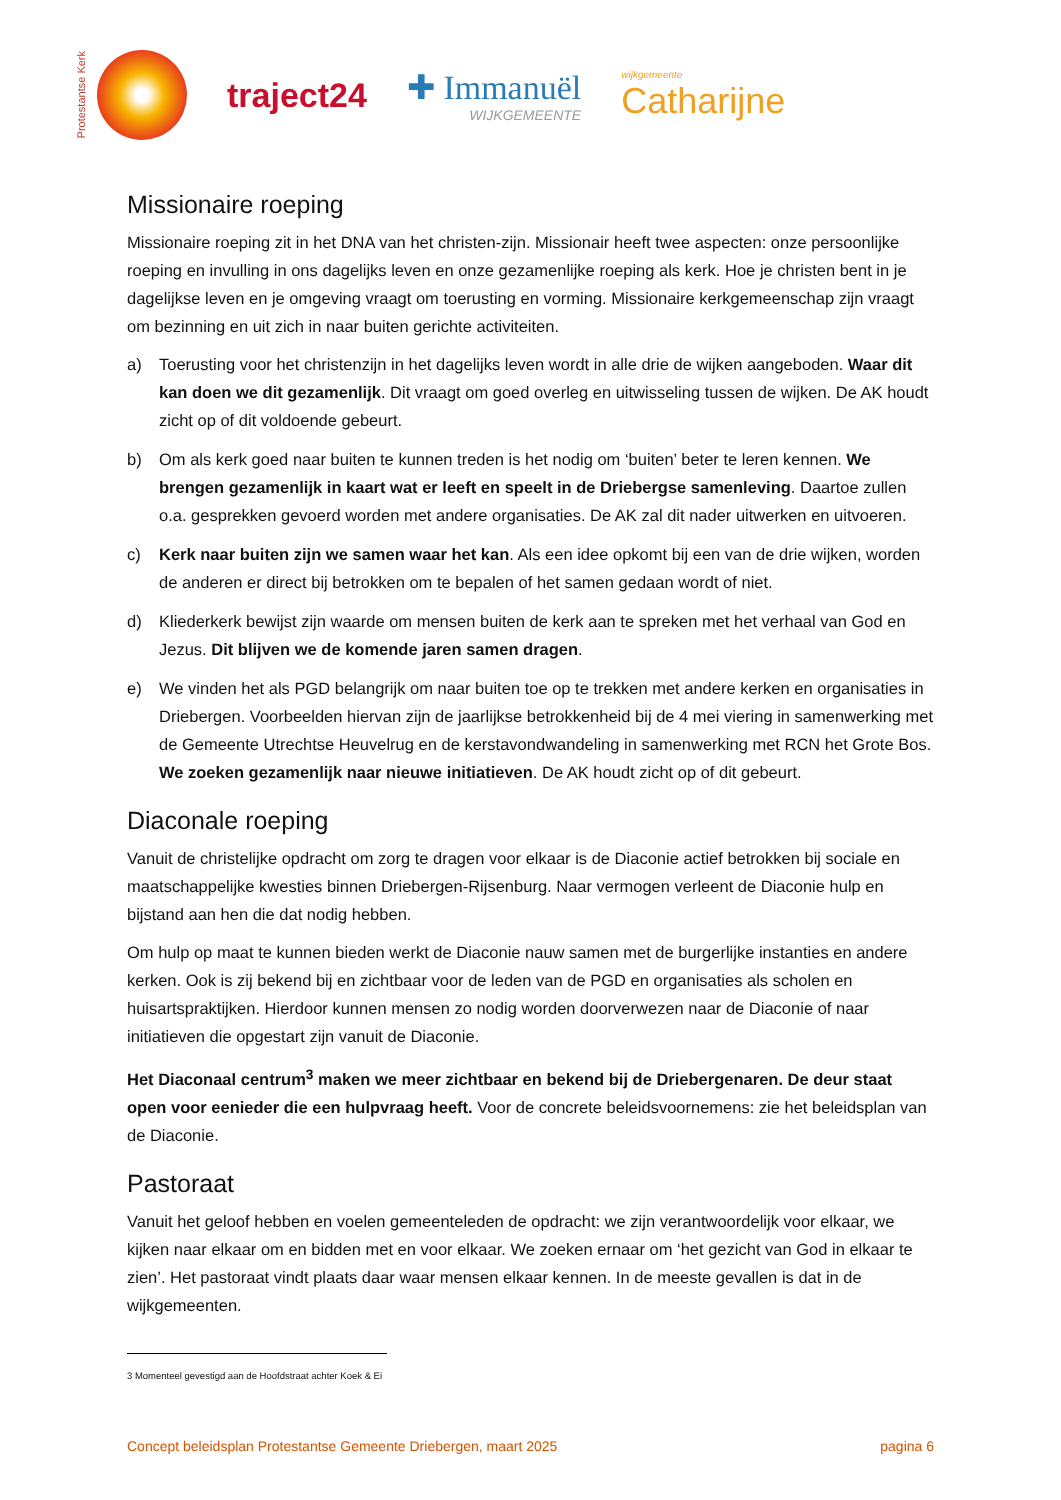Protestantse Kerk
traject24 ✚ Immanuël
WIJKGEMEENTE
wijkgemeente
Catharijne
Missionaire roeping
Missionaire roeping zit in het DNA van het christen-zijn. Missionair heeft twee aspecten: onze persoonlijke roeping en invulling in ons dagelijks leven en onze gezamenlijke roeping als kerk. Hoe je christen bent in je dagelijkse leven en je omgeving vraagt om toerusting en vorming. Missionaire kerkgemeenschap zijn vraagt om bezinning en uit zich in naar buiten gerichte activiteiten.
a) Toerusting voor het christenzijn in het dagelijks leven wordt in alle drie de wijken aangeboden. Waar dit kan doen we dit gezamenlijk. Dit vraagt om goed overleg en uitwisseling tussen de wijken. De AK houdt zicht op of dit voldoende gebeurt.
b) Om als kerk goed naar buiten te kunnen treden is het nodig om ‘buiten’ beter te leren kennen. We brengen gezamenlijk in kaart wat er leeft en speelt in de Driebergse samenleving. Daartoe zullen o.a. gesprekken gevoerd worden met andere organisaties. De AK zal dit nader uitwerken en uitvoeren.
c) Kerk naar buiten zijn we samen waar het kan. Als een idee opkomt bij een van de drie wijken, worden de anderen er direct bij betrokken om te bepalen of het samen gedaan wordt of niet.
d) Kliederkerk bewijst zijn waarde om mensen buiten de kerk aan te spreken met het verhaal van God en Jezus. Dit blijven we de komende jaren samen dragen.
e) We vinden het als PGD belangrijk om naar buiten toe op te trekken met andere kerken en organisaties in Driebergen. Voorbeelden hiervan zijn de jaarlijkse betrokkenheid bij de 4 mei viering in samenwerking met de Gemeente Utrechtse Heuvelrug en de kerstavondwandeling in samenwerking met RCN het Grote Bos. We zoeken gezamenlijk naar nieuwe initiatieven. De AK houdt zicht op of dit gebeurt.
Diaconale roeping
Vanuit de christelijke opdracht om zorg te dragen voor elkaar is de Diaconie actief betrokken bij sociale en maatschappelijke kwesties binnen Driebergen-Rijsenburg. Naar vermogen verleent de Diaconie hulp en bijstand aan hen die dat nodig hebben.
Om hulp op maat te kunnen bieden werkt de Diaconie nauw samen met de burgerlijke instanties en andere kerken. Ook is zij bekend bij en zichtbaar voor de leden van de PGD en organisaties als scholen en huisartspraktijken. Hierdoor kunnen mensen zo nodig worden doorverwezen naar de Diaconie of naar initiatieven die opgestart zijn vanuit de Diaconie.
Het Diaconaal centrum<sup>3</sup> maken we meer zichtbaar en bekend bij de Driebergenaren. De deur staat open voor eenieder die een hulpvraag heeft. Voor de concrete beleidsvoornemens: zie het beleidsplan van de Diaconie.
Pastoraat
Vanuit het geloof hebben en voelen gemeenteleden de opdracht: we zijn verantwoordelijk voor elkaar, we kijken naar elkaar om en bidden met en voor elkaar. We zoeken ernaar om ‘het gezicht van God in elkaar te zien’. Het pastoraat vindt plaats daar waar mensen elkaar kennen. In de meeste gevallen is dat in de wijkgemeenten.
3 Momenteel gevestigd aan de Hoofdstraat achter Koek & Ei
Concept beleidsplan Protestantse Gemeente Driebergen, maart 2025 pagina 6